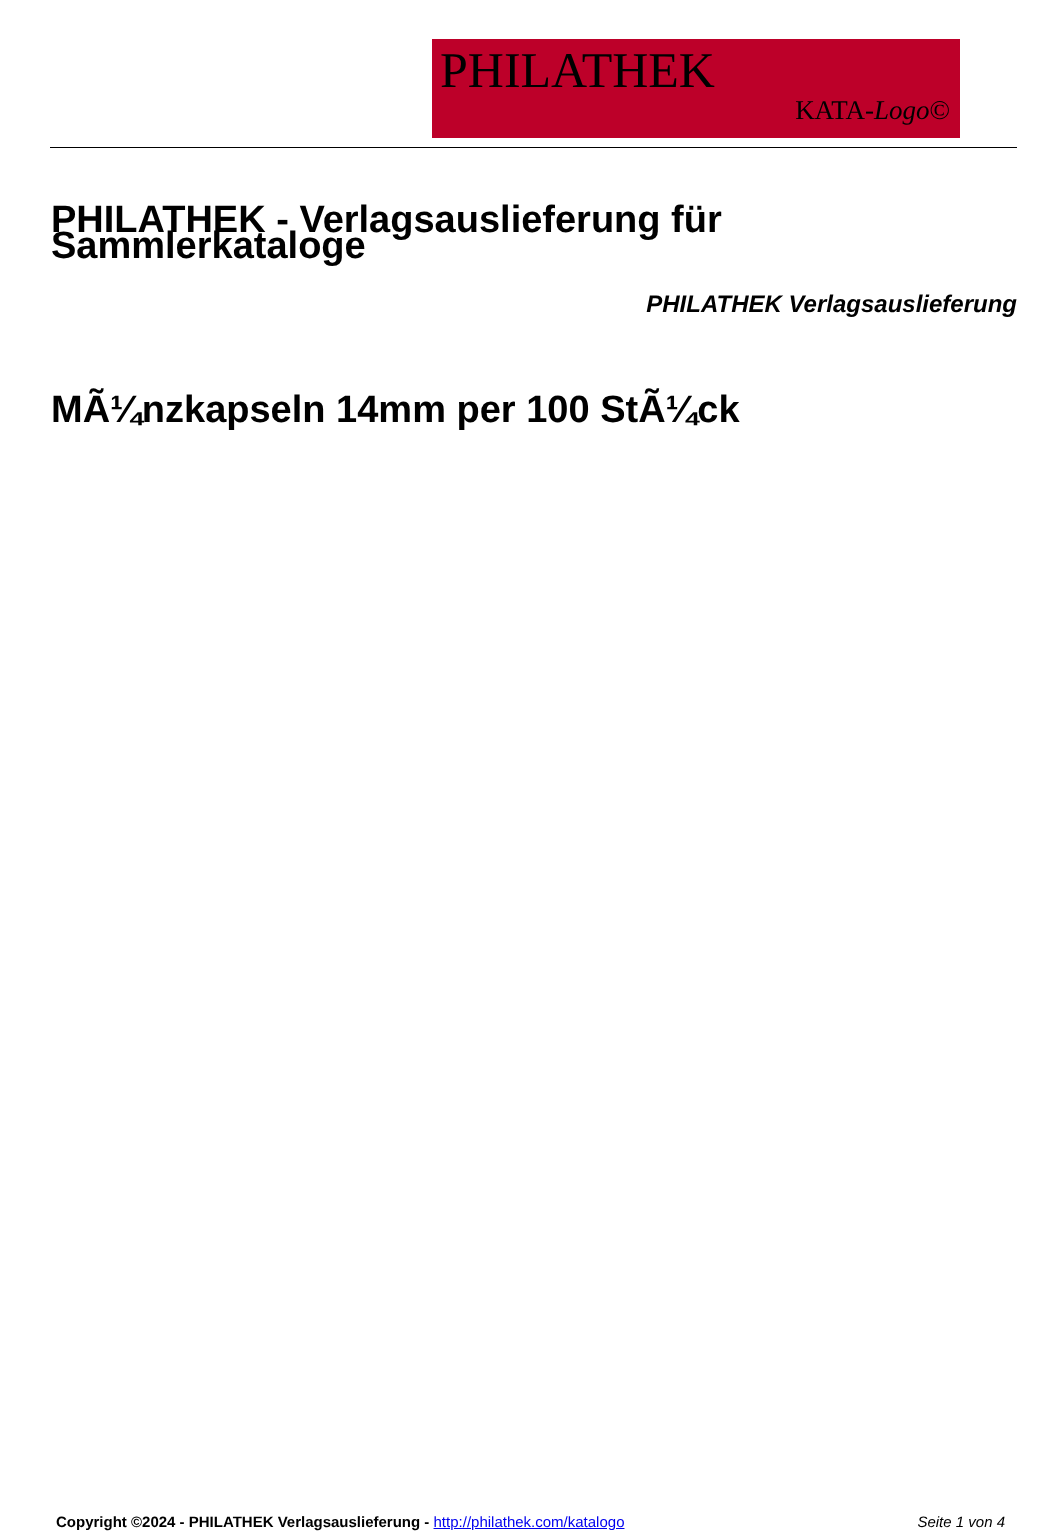PHILATHEK
KATA-Logo©
PHILATHEK - Verlagsauslieferung für Sammlerkataloge
PHILATHEK Verlagsauslieferung
MÃ¼nzkapseln 14mm per 100 StÃ¼ck
Copyright ©2024 - PHILATHEK Verlagsauslieferung - http://philathek.com/katalogo Seite 1 von 4